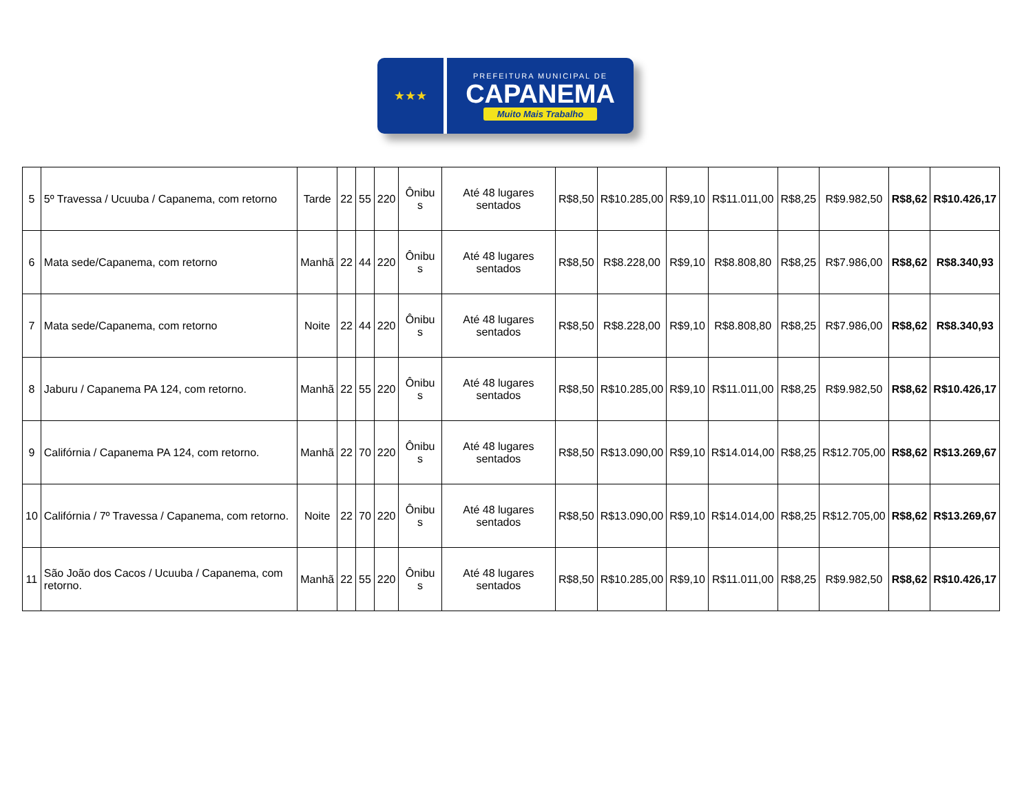★★★
PREFEITURA MUNICIPAL DE
CAPANEMA
Muito Mais Trabalho
| 5 | 5º Travessa / Ucuuba / Capanema, com retorno | Tarde | 22 | 55 | 220 | Ônibu s | Até 48 lugares sentados | R$8,50 | R$10.285,00 | R$9,10 | R$11.011,00 | R$8,25 | R$9.982,50 | R$8,62 | R$10.426,17 |
| 6 | Mata sede/Capanema, com retorno | Manhã | 22 | 44 | 220 | Ônibu s | Até 48 lugares sentados | R$8,50 | R$8.228,00 | R$9,10 | R$8.808,80 | R$8,25 | R$7.986,00 | R$8,62 | R$8.340,93 |
| 7 | Mata sede/Capanema, com retorno | Noite | 22 | 44 | 220 | Ônibu s | Até 48 lugares sentados | R$8,50 | R$8.228,00 | R$9,10 | R$8.808,80 | R$8,25 | R$7.986,00 | R$8,62 | R$8.340,93 |
| 8 | Jaburu / Capanema PA 124, com retorno. | Manhã | 22 | 55 | 220 | Ônibu s | Até 48 lugares sentados | R$8,50 | R$10.285,00 | R$9,10 | R$11.011,00 | R$8,25 | R$9.982,50 | R$8,62 | R$10.426,17 |
| 9 | Califórnia / Capanema PA 124, com retorno. | Manhã | 22 | 70 | 220 | Ônibu s | Até 48 lugares sentados | R$8,50 | R$13.090,00 | R$9,10 | R$14.014,00 | R$8,25 | R$12.705,00 | R$8,62 | R$13.269,67 |
| 10 | Califórnia / 7º Travessa / Capanema, com retorno. | Noite | 22 | 70 | 220 | Ônibu s | Até 48 lugares sentados | R$8,50 | R$13.090,00 | R$9,10 | R$14.014,00 | R$8,25 | R$12.705,00 | R$8,62 | R$13.269,67 |
| 11 | São João dos Cacos / Ucuuba / Capanema, com retorno. | Manhã | 22 | 55 | 220 | Ônibu s | Até 48 lugares sentados | R$8,50 | R$10.285,00 | R$9,10 | R$11.011,00 | R$8,25 | R$9.982,50 | R$8,62 | R$10.426,17 |